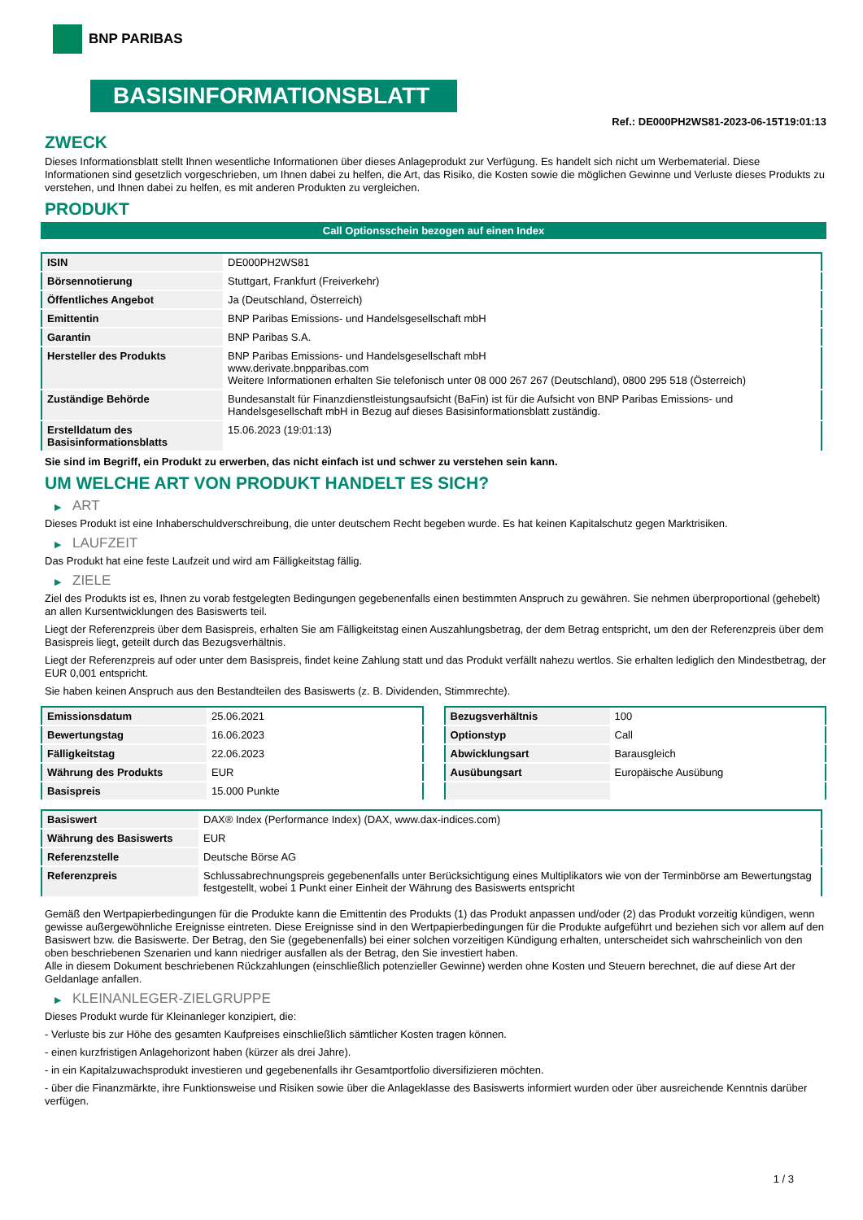BNP PARIBAS
BASISINFORMATIONSBLATT
Ref.: DE000PH2WS81-2023-06-15T19:01:13
ZWECK
Dieses Informationsblatt stellt Ihnen wesentliche Informationen über dieses Anlageprodukt zur Verfügung. Es handelt sich nicht um Werbematerial. Diese Informationen sind gesetzlich vorgeschrieben, um Ihnen dabei zu helfen, die Art, das Risiko, die Kosten sowie die möglichen Gewinne und Verluste dieses Produkts zu verstehen, und Ihnen dabei zu helfen, es mit anderen Produkten zu vergleichen.
PRODUKT
Call Optionsschein bezogen auf einen Index
| ISIN | DE000PH2WS81 |
| Börsennotierung | Stuttgart, Frankfurt (Freiverkehr) |
| Öffentliches Angebot | Ja (Deutschland, Österreich) |
| Emittentin | BNP Paribas Emissions- und Handelsgesellschaft mbH |
| Garantin | BNP Paribas S.A. |
| Hersteller des Produkts | BNP Paribas Emissions- und Handelsgesellschaft mbH www.derivate.bnpparibas.com Weitere Informationen erhalten Sie telefonisch unter 08 000 267 267 (Deutschland), 0800 295 518 (Österreich) |
| Zuständige Behörde | Bundesanstalt für Finanzdienstleistungsaufsicht (BaFin) ist für die Aufsicht von BNP Paribas Emissions- und Handelsgesellschaft mbH in Bezug auf dieses Basisinformationsblatt zuständig. |
| Erstelldatum des Basisinformationsblatts | 15.06.2023 (19:01:13) |
Sie sind im Begriff, ein Produkt zu erwerben, das nicht einfach ist und schwer zu verstehen sein kann.
UM WELCHE ART VON PRODUKT HANDELT ES SICH?
▶ ART
Dieses Produkt ist eine Inhaberschuldverschreibung, die unter deutschem Recht begeben wurde. Es hat keinen Kapitalschutz gegen Marktrisiken.
▶ LAUFZEIT
Das Produkt hat eine feste Laufzeit und wird am Fälligkeitstag fällig.
▶ ZIELE
Ziel des Produkts ist es, Ihnen zu vorab festgelegten Bedingungen gegebenenfalls einen bestimmten Anspruch zu gewähren. Sie nehmen überproportional (gehebelt) an allen Kursentwicklungen des Basiswerts teil.
Liegt der Referenzpreis über dem Basispreis, erhalten Sie am Fälligkeitstag einen Auszahlungsbetrag, der dem Betrag entspricht, um den der Referenzpreis über dem Basispreis liegt, geteilt durch das Bezugsverhältnis.
Liegt der Referenzpreis auf oder unter dem Basispreis, findet keine Zahlung statt und das Produkt verfällt nahezu wertlos. Sie erhalten lediglich den Mindestbetrag, der EUR 0,001 entspricht.
Sie haben keinen Anspruch aus den Bestandteilen des Basiswerts (z. B. Dividenden, Stimmrechte).
| Emissionsdatum | 25.06.2021 |
| Bewertungstag | 16.06.2023 |
| Fälligkeitstag | 22.06.2023 |
| Währung des Produkts | EUR |
| Basispreis | 15.000 Punkte |
| Bezugsverhältnis | 100 |
| Optionstyp | Call |
| Abwicklungsart | Barausgleich |
| Ausübungsart | Europäische Ausübung |
| Basiswert | DAX® Index (Performance Index) (DAX, www.dax-indices.com) |
| Währung des Basiswerts | EUR |
| Referenzstelle | Deutsche Börse AG |
| Referenzpreis | Schlussabrechnungspreis gegebenenfalls unter Berücksichtigung eines Multiplikators wie von der Terminbörse am Bewertungstag festgestellt, wobei 1 Punkt einer Einheit der Währung des Basiswerts entspricht |
Gemäß den Wertpapierbedingungen für die Produkte kann die Emittentin des Produkts (1) das Produkt anpassen und/oder (2) das Produkt vorzeitig kündigen, wenn gewisse außergewöhnliche Ereignisse eintreten. Diese Ereignisse sind in den Wertpapierbedingungen für die Produkte aufgeführt und beziehen sich vor allem auf den Basiswert bzw. die Basiswerte. Der Betrag, den Sie (gegebenenfalls) bei einer solchen vorzeitigen Kündigung erhalten, unterscheidet sich wahrscheinlich von den oben beschriebenen Szenarien und kann niedriger ausfallen als der Betrag, den Sie investiert haben.
Alle in diesem Dokument beschriebenen Rückzahlungen (einschließlich potenzieller Gewinne) werden ohne Kosten und Steuern berechnet, die auf diese Art der Geldanlage anfallen.
▶ KLEINANLEGER-ZIELGRUPPE
Dieses Produkt wurde für Kleinanleger konzipiert, die:
- Verluste bis zur Höhe des gesamten Kaufpreises einschließlich sämtlicher Kosten tragen können.
- einen kurzfristigen Anlagehorizont haben (kürzer als drei Jahre).
- in ein Kapitalzuwachsprodukt investieren und gegebenenfalls ihr Gesamtportfolio diversifizieren möchten.
- über die Finanzmärkte, ihre Funktionsweise und Risiken sowie über die Anlageklasse des Basiswerts informiert wurden oder über ausreichende Kenntnis darüber verfügen.
1 / 3